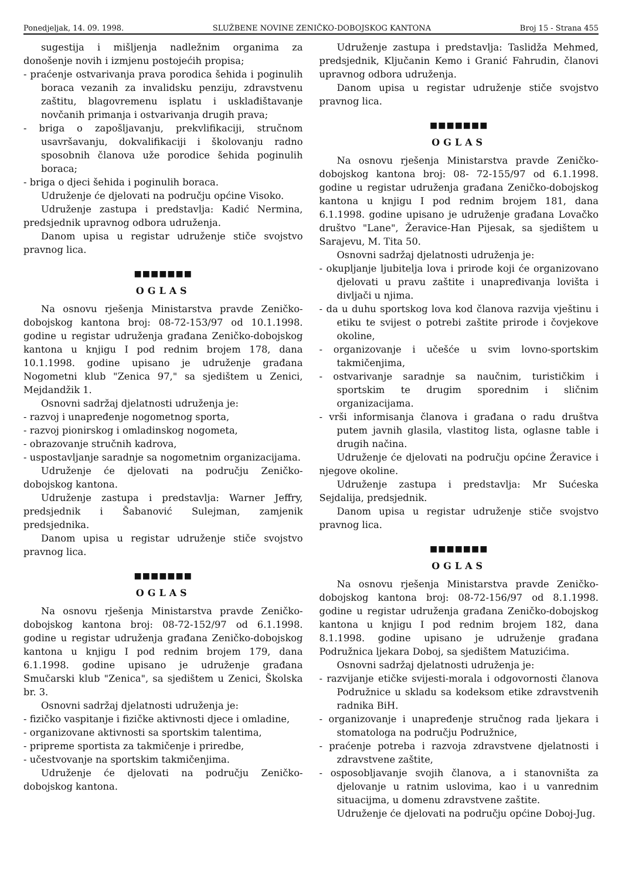Ponedjeljak, 14. 09. 1998. SLUŽBENE NOVINE ZENIČKO-DOBOJSKOG KANTONA Broj 15 - Strana 455
sugestija i mišljenja nadležnim organima za donošenje novih i izmjenu postojećih propisa;
- praćenje ostvarivanja prava porodica šehida i poginulih boraca vezanih za invalidsku penziju, zdravstvenu zaštitu, blagovremenu isplatu i usklađištavanje novčanih primanja i ostvarivanja drugih prava;
- briga o zapošljavanju, prekvlifikaciji, stručnom usavršavanju, dokvalifikaciji i školovanju radno sposobnih članova uže porodice šehida poginulih boraca;
- briga o djeci šehida i poginulih boraca.
Udruženje će djelovati na području općine Visoko.
Udruženje zastupa i predstavlja: Kadić Nermina, predsjednik upravnog odbora udruženja.
Danom upisa u registar udruženje stiče svojstvo pravnog lica.
■■■■■■■
OGLAS
Na osnovu rješenja Ministarstva pravde Zeničko-dobojskog kantona broj: 08-72-153/97 od 10.1.1998. godine u registar udruženja građana Zeničko-dobojskog kantona u knjigu I pod rednim brojem 178, dana 10.1.1998. godine upisano je udruženje građana Nogometni klub "Zenica 97," sa sjedištem u Zenici, Mejdandžik 1.
Osnovni sadržaj djelatnosti udruženja je:
- razvoj i unapređenje nogometnog sporta,
- razvoj pionirskog i omladinskog nogometa,
- obrazovanje stručnih kadrova,
- uspostavljanje saradnje sa nogometnim organizacijama.
Udruženje će djelovati na području Zeničko-dobojskog kantona.
Udruženje zastupa i predstavlja: Warner Jeffry, predsjednik i Šabanović Sulejman, zamjenik predsjednika.
Danom upisa u registar udruženje stiče svojstvo pravnog lica.
■■■■■■■
OGLAS
Na osnovu rješenja Ministarstva pravde Zeničko-dobojskog kantona broj: 08-72-152/97 od 6.1.1998. godine u registar udruženja građana Zeničko-dobojskog kantona u knjigu I pod rednim brojem 179, dana 6.1.1998. godine upisano je udruženje građana Smučarski klub "Zenica", sa sjedištem u Zenici, Školska br. 3.
Osnovni sadržaj djelatnosti udruženja je:
- fizičko vaspitanje i fizičke aktivnosti djece i omladine,
- organizovane aktivnosti sa sportskim talentima,
- pripreme sportista za takmičenje i priredbe,
- učestvovanje na sportskim takmičenjima.
Udruženje će djelovati na području Zeničko-dobojskog kantona.
Udruženje zastupa i predstavlja: Taslidža Mehmed, predsjednik, Ključanin Kemo i Granić Fahrudin, članovi upravnog odbora udruženja.
Danom upisa u registar udruženje stiče svojstvo pravnog lica.
■■■■■■■
OGLAS
Na osnovu rješenja Ministarstva pravde Zeničko-dobojskog kantona broj: 08- 72-155/97 od 6.1.1998. godine u registar udruženja građana Zeničko-dobojskog kantona u knjigu I pod rednim brojem 181, dana 6.1.1998. godine upisano je udruženje građana Lovačko društvo "Lane", Žeravice-Han Pijesak, sa sjedištem u Sarajevu, M. Tita 50.
Osnovni sadržaj djelatnosti udruženja je:
- okupljanje ljubitelja lova i prirode koji će organizovano djelovati u pravu zaštite i unapređivanja lovišta i divljači u njima.
- da u duhu sportskog lova kod članova razvija vještinu i etiku te svijest o potrebi zaštite prirode i čovjekove okoline,
- organizovanje i učešće u svim lovno-sportskim takmičenjima,
- ostvarivanje saradnje sa naučnim, turističkim i sportskim te drugim sporednim i sličnim organizacijama.
- vrši informisanja članova i građana o radu društva putem javnih glasila, vlastitog lista, oglasne table i drugih načina.
Udruženje će djelovati na području općine Žeravice i njegove okoline.
Udruženje zastupa i predstavlja: Mr Sućeska Sejdalija, predsjednik.
Danom upisa u registar udruženje stiče svojstvo pravnog lica.
■■■■■■■
OGLAS
Na osnovu rješenja Ministarstva pravde Zeničko-dobojskog kantona broj: 08-72-156/97 od 8.1.1998. godine u registar udruženja građana Zeničko-dobojskog kantona u knjigu I pod rednim brojem 182, dana 8.1.1998. godine upisano je udruženje građana Podružnica ljekara Doboj, sa sjedištem Matuzićima.
Osnovni sadržaj djelatnosti udruženja je:
- razvijanje etičke svijesti-morala i odgovornosti članova Podružnice u skladu sa kodeksom etike zdravstvenih radnika BiH.
- organizovanje i unapređenje stručnog rada ljekara i stomatologa na području Podružnice,
- praćenje potreba i razvoja zdravstvene djelatnosti i zdravstvene zaštite,
- osposobljavanje svojih članova, a i stanovništa za djelovanje u ratnim uslovima, kao i u vanrednim situacijma, u domenu zdravstvene zaštite.
Udruženje će djelovati na području općine Doboj-Jug.